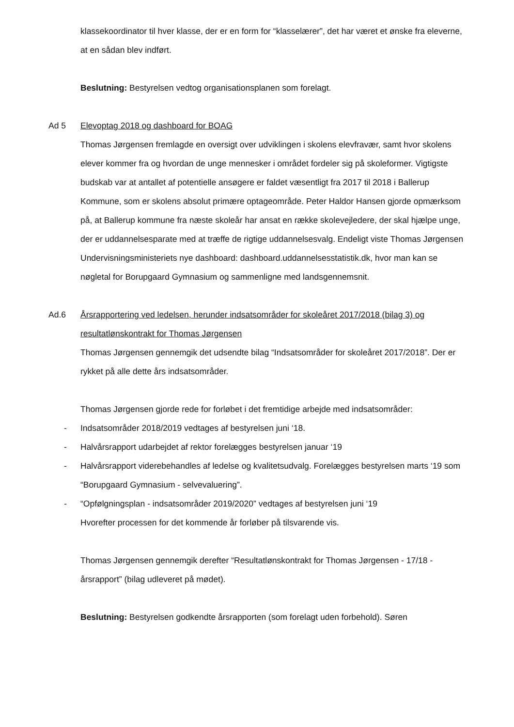klassekoordinator til hver klasse, der er en form for “klasselærer”, det har været et ønske fra eleverne, at en sådan blev indført.
Beslutning: Bestyrelsen vedtog organisationsplanen som forelagt.
Ad 5 Elevoptag 2018 og dashboard for BOAG
Thomas Jørgensen fremlagde en oversigt over udviklingen i skolens elevfravær, samt hvor skolens elever kommer fra og hvordan de unge mennesker i området fordeler sig på skoleformer. Vigtigste budskab var at antallet af potentielle ansøgere er faldet væsentligt fra 2017 til 2018 i Ballerup Kommune, som er skolens absolut primære optageområde. Peter Haldor Hansen gjorde opmærksom på, at Ballerup kommune fra næste skoleår har ansat en række skolevejledere, der skal hjælpe unge, der er uddannelsesparate med at træffe de rigtige uddannelsesvalg. Endeligt viste Thomas Jørgensen Undervisningsministeriets nye dashboard: dashboard.uddannelsesstatistik.dk, hvor man kan se nøgletal for Borupgaard Gymnasium og sammenligne med landsgennemsnit.
Ad.6 Årsrapportering ved ledelsen, herunder indsatsområder for skoleåret 2017/2018 (bilag 3) og resultatlønskontrakt for Thomas Jørgensen
Thomas Jørgensen gennemgik det udsendte bilag “Indsatsområder for skoleåret 2017/2018”. Der er rykket på alle dette års indsatsområder.
Thomas Jørgensen gjorde rede for forløbet i det fremtidige arbejde med indsatsområder:
- Indsatsområder 2018/2019 vedtages af bestyrelsen juni ‘18.
- Halvårsrapport udarbejdet af rektor forelægges bestyrelsen januar ‘19
- Halvårsrapport viderebehandles af ledelse og kvalitetsudvalg. Forelægges bestyrelsen marts ‘19 som “Borupgaard Gymnasium - selvevaluering”.
- “Opfølgningsplan - indsatsområder 2019/2020” vedtages af bestyrelsen juni ‘19
Hvorefter processen for det kommende år forløber på tilsvarende vis.
Thomas Jørgensen gennemgik derefter “Resultatlønskontrakt for Thomas Jørgensen - 17/18 - årsrapport” (bilag udleveret på mødet).
Beslutning: Bestyrelsen godkendte årsrapporten (som forelagt uden forbehold). Søren